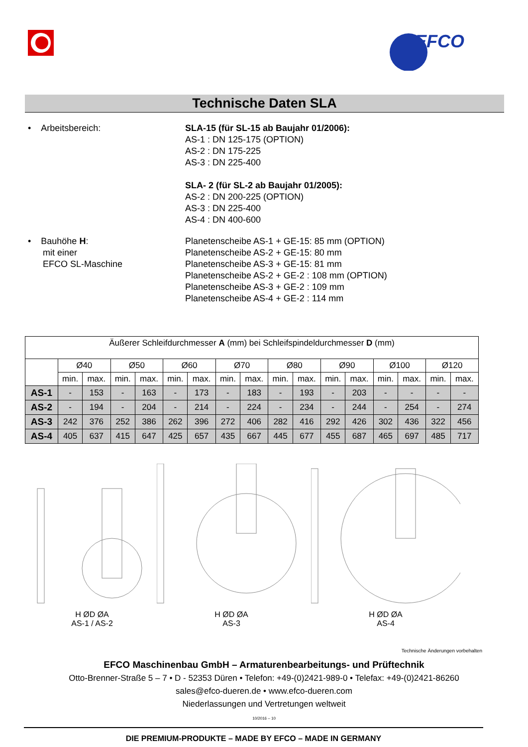EFCO
Technische Daten SLA
• Arbeitsbereich: SLA-15 (für SL-15 ab Baujahr 01/2006):
AS-1 : DN 125-175 (OPTION)
AS-2 : DN 175-225
AS-3 : DN 225-400
SLA- 2 (für SL-2 ab Baujahr 01/2005):
AS-2 : DN 200-225 (OPTION)
AS-3 : DN 225-400
AS-4 : DN 400-600
• Bauhöhe H:
mit einer
EFCO SL-Maschine
Planetenscheibe AS-1 + GE-15: 85 mm (OPTION)
Planetenscheibe AS-2 + GE-15: 80 mm
Planetenscheibe AS-3 + GE-15: 81 mm
Planetenscheibe AS-2 + GE-2 : 108 mm (OPTION)
Planetenscheibe AS-3 + GE-2 : 109 mm
Planetenscheibe AS-4 + GE-2 : 114 mm
| Äußerer Schleifdurchmesser A (mm) bei Schleifspindeldurchmesser D (mm) | | | | | | | | | | | | | | | | |
| --- | --- | --- | --- | --- | --- | --- | --- | --- | --- | --- | --- | --- | --- | --- | --- | --- |
| | Ø40 | | Ø50 | | Ø60 | | Ø70 | | Ø80 | | Ø90 | | Ø100 | | Ø120 | |
| | min. | max. | min. | max. | min. | max. | min. | max. | min. | max. | min. | max. | min. | max. | min. | max. |
| AS-1 | - | 153 | - | 163 | - | 173 | - | 183 | - | 193 | - | 203 | - | - | - | - |
| AS-2 | - | 194 | - | 204 | - | 214 | - | 224 | - | 234 | - | 244 | - | 254 | - | 274 |
| AS-3 | 242 | 376 | 252 | 386 | 262 | 396 | 272 | 406 | 282 | 416 | 292 | 426 | 302 | 436 | 322 | 456 |
| AS-4 | 405 | 637 | 415 | 647 | 425 | 657 | 435 | 667 | 445 | 677 | 455 | 687 | 465 | 697 | 485 | 717 |
H ØD ØA
AS-1 / AS-2
H ØD ØA
AS-3
H ØD ØA
AS-4
Technische Änderungen vorbehalten
EFCO Maschinenbau GmbH – Armaturenbearbeitungs- und Prüftechnik
Otto-Brenner-Straße 5 – 7 • D - 52353 Düren • Telefon: +49-(0)2421-989-0 • Telefax: +49-(0)2421-86260
sales@efco-dueren.de • www.efco-dueren.com
Niederlassungen und Vertretungen weltweit
10/2016 – 10
DIE PREMIUM-PRODUKTE – MADE BY EFCO – MADE IN GERMANY